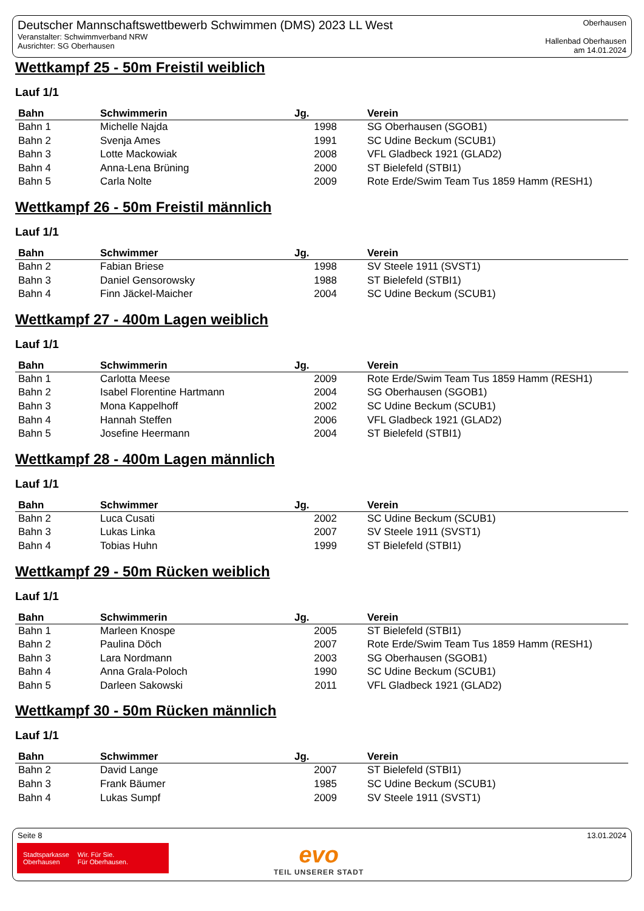Deutscher Mannschaftswettbewerb Schwimmen (DMS) 2023 LL West
Veranstalter: Schwimmverband NRW
Ausrichter: SG Oberhausen
Oberhausen
Hallenbad Oberhausen
am 14.01.2024
Wettkampf 25 - 50m Freistil weiblich
Lauf 1/1
| Bahn | Schwimmerin | Jg. | Verein |
| --- | --- | --- | --- |
| Bahn 1 | Michelle Najda | 1998 | SG Oberhausen (SGOB1) |
| Bahn 2 | Svenja Ames | 1991 | SC Udine Beckum (SCUB1) |
| Bahn 3 | Lotte Mackowiak | 2008 | VFL Gladbeck 1921 (GLAD2) |
| Bahn 4 | Anna-Lena Brüning | 2000 | ST Bielefeld (STBI1) |
| Bahn 5 | Carla Nolte | 2009 | Rote Erde/Swim Team Tus 1859 Hamm (RESH1) |
Wettkampf 26 - 50m Freistil männlich
Lauf 1/1
| Bahn | Schwimmer | Jg. | Verein |
| --- | --- | --- | --- |
| Bahn 2 | Fabian Briese | 1998 | SV Steele 1911 (SVST1) |
| Bahn 3 | Daniel Gensorowsky | 1988 | ST Bielefeld (STBI1) |
| Bahn 4 | Finn Jäckel-Maicher | 2004 | SC Udine Beckum (SCUB1) |
Wettkampf 27 - 400m Lagen weiblich
Lauf 1/1
| Bahn | Schwimmerin | Jg. | Verein |
| --- | --- | --- | --- |
| Bahn 1 | Carlotta Meese | 2009 | Rote Erde/Swim Team Tus 1859 Hamm (RESH1) |
| Bahn 2 | Isabel Florentine Hartmann | 2004 | SG Oberhausen (SGOB1) |
| Bahn 3 | Mona Kappelhoff | 2002 | SC Udine Beckum (SCUB1) |
| Bahn 4 | Hannah Steffen | 2006 | VFL Gladbeck 1921 (GLAD2) |
| Bahn 5 | Josefine Heermann | 2004 | ST Bielefeld (STBI1) |
Wettkampf 28 - 400m Lagen männlich
Lauf 1/1
| Bahn | Schwimmer | Jg. | Verein |
| --- | --- | --- | --- |
| Bahn 2 | Luca Cusati | 2002 | SC Udine Beckum (SCUB1) |
| Bahn 3 | Lukas Linka | 2007 | SV Steele 1911 (SVST1) |
| Bahn 4 | Tobias Huhn | 1999 | ST Bielefeld (STBI1) |
Wettkampf 29 - 50m Rücken weiblich
Lauf 1/1
| Bahn | Schwimmerin | Jg. | Verein |
| --- | --- | --- | --- |
| Bahn 1 | Marleen Knospe | 2005 | ST Bielefeld (STBI1) |
| Bahn 2 | Paulina Döch | 2007 | Rote Erde/Swim Team Tus 1859 Hamm (RESH1) |
| Bahn 3 | Lara Nordmann | 2003 | SG Oberhausen (SGOB1) |
| Bahn 4 | Anna Grala-Poloch | 1990 | SC Udine Beckum (SCUB1) |
| Bahn 5 | Darleen Sakowski | 2011 | VFL Gladbeck 1921 (GLAD2) |
Wettkampf 30 - 50m Rücken männlich
Lauf 1/1
| Bahn | Schwimmer | Jg. | Verein |
| --- | --- | --- | --- |
| Bahn 2 | David Lange | 2007 | ST Bielefeld (STBI1) |
| Bahn 3 | Frank Bäumer | 1985 | SC Udine Beckum (SCUB1) |
| Bahn 4 | Lukas Sumpf | 2009 | SV Steele 1911 (SVST1) |
Seite 8 13.01.2024
Stadtsparkasse
Oberhausen Wir. Für Sie.
Für Oberhausen.
evo
TEIL UNSERER STADT